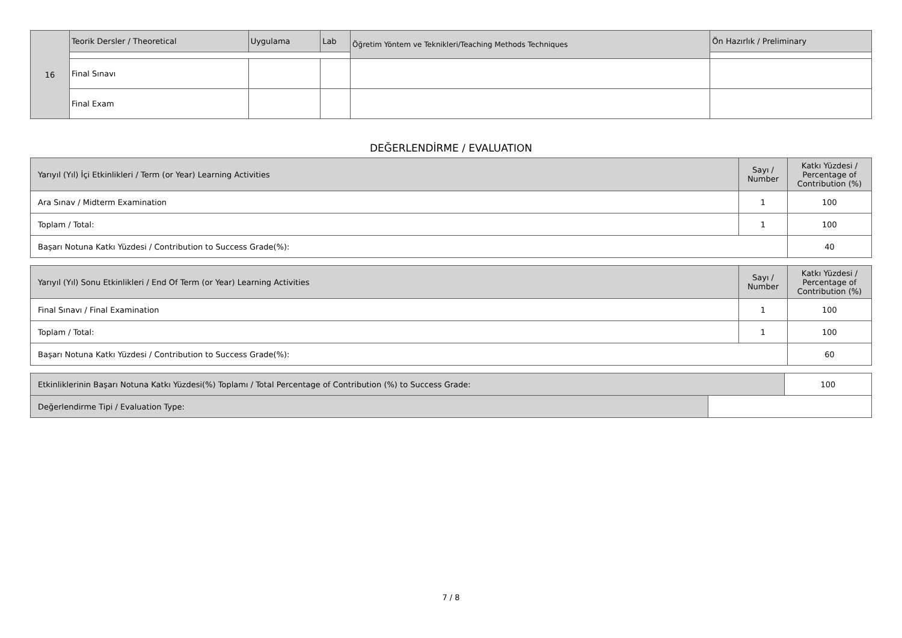| 16 | Teorik Dersler / Theoretical | Uygulama | Lab | Öğretim Yöntem ve Teknikleri/Teaching Methods Techniques | Ön Hazırlık / Preliminary |
| | Final Sınavı | | | | |
| | Final Exam | | | | |
DEĞERLENDİRME / EVALUATION
| Yarıyıl (Yıl) İçi Etkinlikleri / Term (or Year) Learning Activities | Sayı / Number | Katkı Yüzdesi / Percentage of Contribution (%) |
| --- | --- | --- |
| Ara Sınav / Midterm Examination | 1 | 100 |
| Toplam / Total: | 1 | 100 |
| Başarı Notuna Katkı Yüzdesi / Contribution to Success Grade(%): | | 40 |
| Yarıyıl (Yıl) Sonu Etkinlikleri / End Of Term (or Year) Learning Activities | Sayı / Number | Katkı Yüzdesi / Percentage of Contribution (%) |
| --- | --- | --- |
| Final Sınavı / Final Examination | 1 | 100 |
| Toplam / Total: | 1 | 100 |
| Başarı Notuna Katkı Yüzdesi / Contribution to Success Grade(%): | | 60 |
| Etkinliklerinin Başarı Notuna Katkı Yüzdesi(%) Toplamı / Total Percentage of Contribution (%) to Success Grade: | | 100 |
| Değerlendirme Tipi / Evaluation Type: | | |
7 / 8